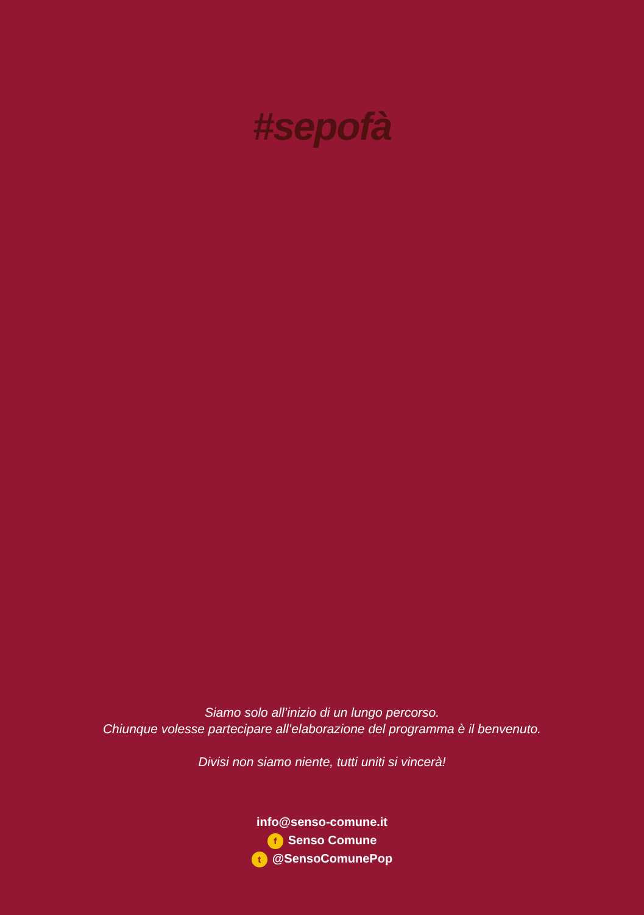#sepofà
Siamo solo all’inizio di un lungo percorso.
Chiunque volesse partecipare all’elaborazione del programma è il benvenuto.
Divisi non siamo niente, tutti uniti si vincerà!
info@senso-comune.it
f Senso Comune
t @SensoComunePop